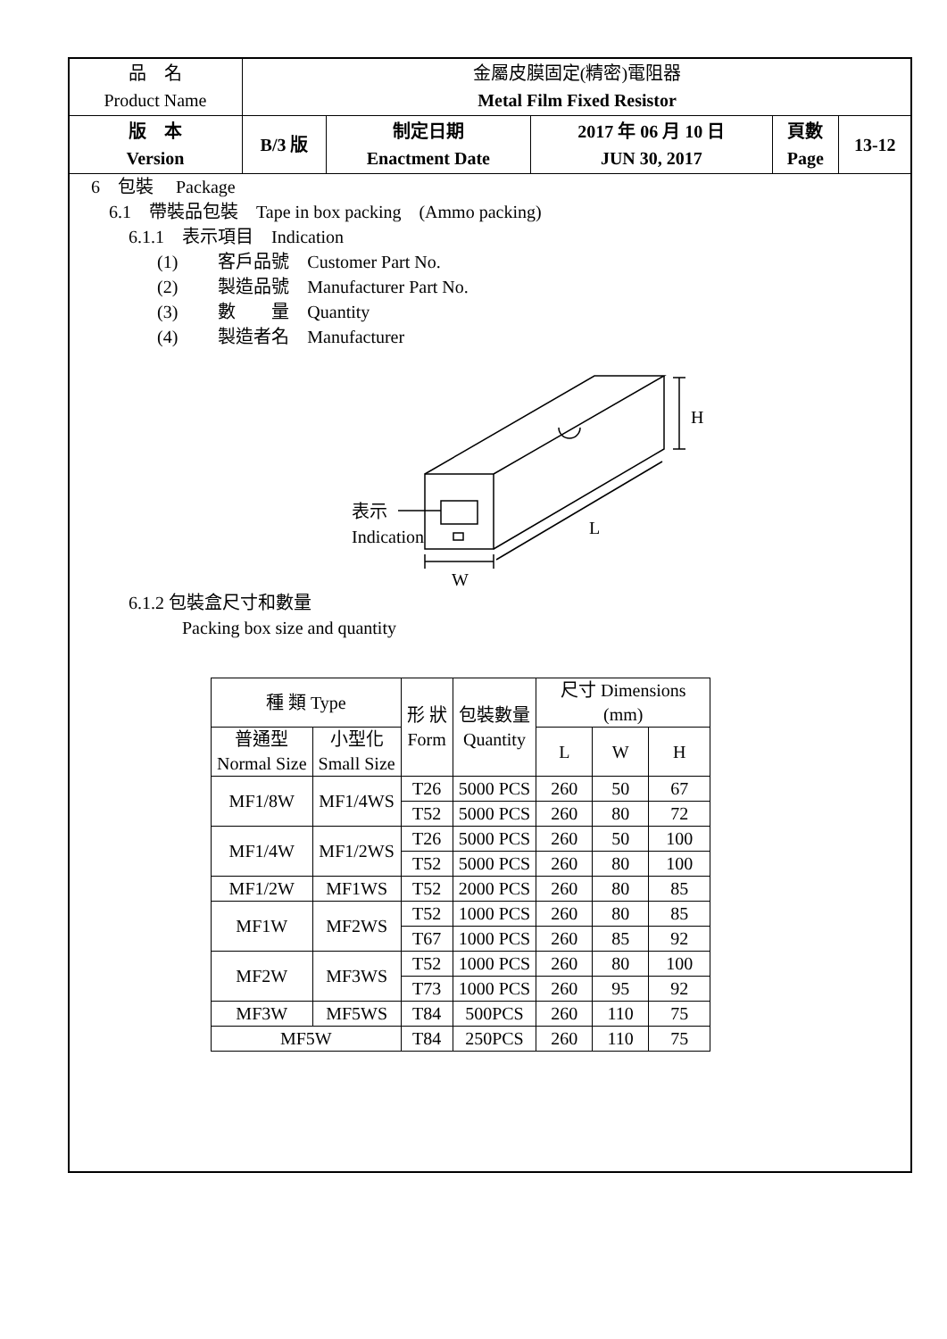| 品 名 Product Name | 金屬皮膜固定(精密)電阻器 Metal Film Fixed Resistor | | | | |
| 版 本 Version | B/3 版 | 制定日期 Enactment Date | 2017 年 06 月 10 日 JUN 30, 2017 | 頁數 Page | 13-12 |
6　包裝　 Package
6.1　帶裝品包裝　Tape in box packing　(Ammo packing)
6.1.1　表示項目　Indication
(1)　　 客戶品號　Customer Part No.
(2)　　 製造品號　Manufacturer Part No.
(3)　　 數　　量　Quantity
(4)　　 製造者名　Manufacturer
表示
Indication
H
L
W
6.1.2 包裝盒尺寸和數量
　　　Packing box size and quantity
| 種 類 Type | | 形 狀 Form | 包裝數量 Quantity | 尺寸 Dimensions (mm) | | |
| --- | --- | --- | --- | --- | --- | --- |
| 普通型 Normal Size | 小型化 Small Size | | | L | W | H |
| MF1/8W | MF1/4WS | T26 | 5000 PCS | 260 | 50 | 67 |
| | | T52 | 5000 PCS | 260 | 80 | 72 |
| MF1/4W | MF1/2WS | T26 | 5000 PCS | 260 | 50 | 100 |
| | | T52 | 5000 PCS | 260 | 80 | 100 |
| MF1/2W | MF1WS | T52 | 2000 PCS | 260 | 80 | 85 |
| MF1W | MF2WS | T52 | 1000 PCS | 260 | 80 | 85 |
| | | T67 | 1000 PCS | 260 | 85 | 92 |
| MF2W | MF3WS | T52 | 1000 PCS | 260 | 80 | 100 |
| | | T73 | 1000 PCS | 260 | 95 | 92 |
| MF3W | MF5WS | T84 | 500PCS | 260 | 110 | 75 |
| MF5W | | T84 | 250PCS | 260 | 110 | 75 |